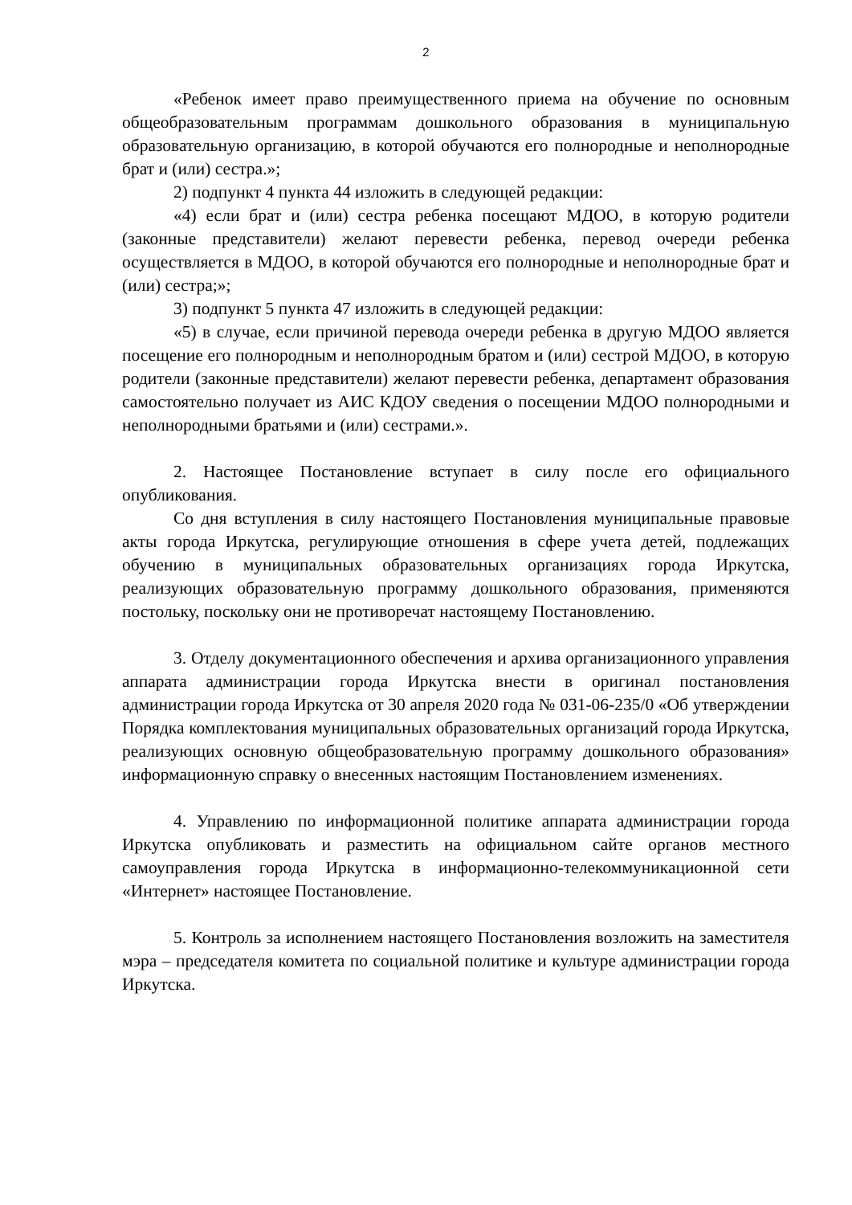2
«Ребенок имеет право преимущественного приема на обучение по основным общеобразовательным программам дошкольного образования в муниципальную образовательную организацию, в которой обучаются его полнородные и неполнородные брат и (или) сестра.»;
2) подпункт 4 пункта 44 изложить в следующей редакции:
«4) если брат и (или) сестра ребенка посещают МДОО, в которую родители (законные представители) желают перевести ребенка, перевод очереди ребенка осуществляется в МДОО, в которой обучаются его полнородные и неполнородные брат и (или) сестра;»;
3) подпункт 5 пункта 47 изложить в следующей редакции:
«5) в случае, если причиной перевода очереди ребенка в другую МДОО является посещение его полнородным и неполнородным братом и (или) сестрой МДОО, в которую родители (законные представители) желают перевести ребенка, департамент образования самостоятельно получает из АИС КДОУ сведения о посещении МДОО полнородными и неполнородными братьями и (или) сестрами.».
2. Настоящее Постановление вступает в силу после его официального опубликования.
Со дня вступления в силу настоящего Постановления муниципальные правовые акты города Иркутска, регулирующие отношения в сфере учета детей, подлежащих обучению в муниципальных образовательных организациях города Иркутска, реализующих образовательную программу дошкольного образования, применяются постольку, поскольку они не противоречат настоящему Постановлению.
3. Отделу документационного обеспечения и архива организационного управления аппарата администрации города Иркутска внести в оригинал постановления администрации города Иркутска от 30 апреля 2020 года № 031-06-235/0 «Об утверждении Порядка комплектования муниципальных образовательных организаций города Иркутска, реализующих основную общеобразовательную программу дошкольного образования» информационную справку о внесенных настоящим Постановлением изменениях.
4. Управлению по информационной политике аппарата администрации города Иркутска опубликовать и разместить на официальном сайте органов местного самоуправления города Иркутска в информационно-телекоммуникационной сети «Интернет» настоящее Постановление.
5. Контроль за исполнением настоящего Постановления возложить на заместителя мэра – председателя комитета по социальной политике и культуре администрации города Иркутска.